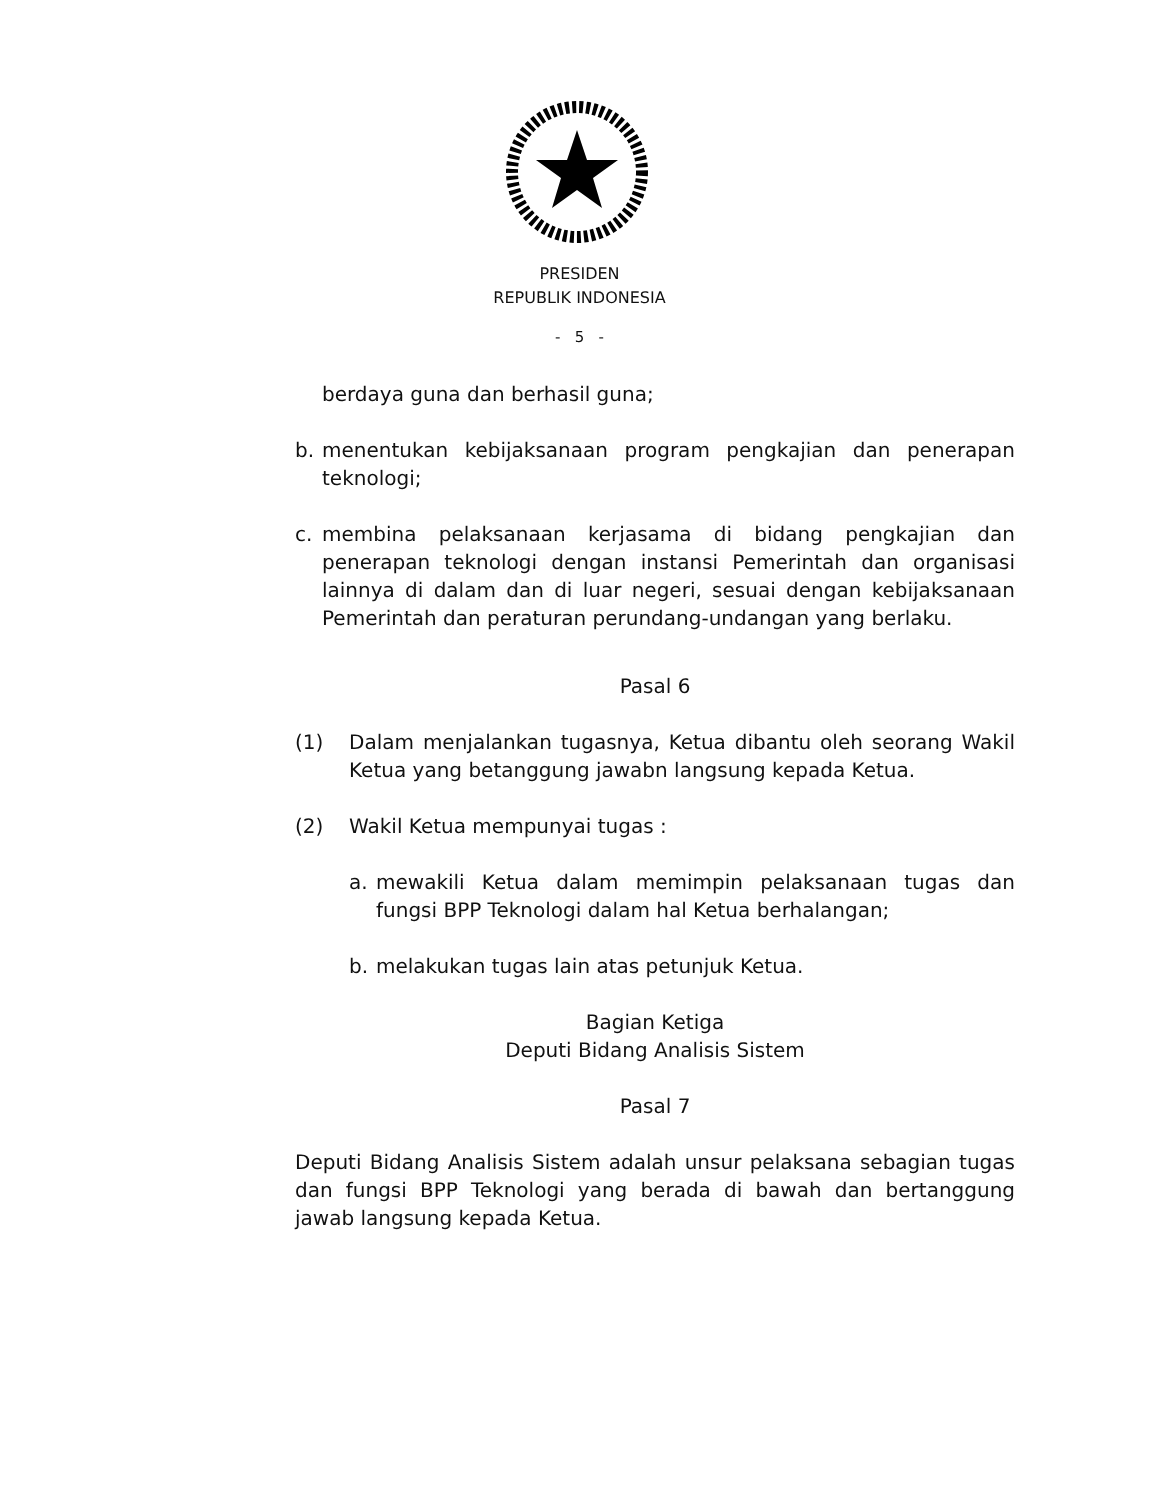PRESIDEN
REPUBLIK INDONESIA
- 5 -
berdaya guna dan berhasil guna;
b. menentukan kebijaksanaan program pengkajian dan penerapan teknologi;
c. membina pelaksanaan kerjasama di bidang pengkajian dan penerapan teknologi dengan instansi Pemerintah dan organisasi lainnya di dalam dan di luar negeri, sesuai dengan kebijaksanaan Pemerintah dan peraturan perundang-undangan yang berlaku.
Pasal 6
(1) Dalam menjalankan tugasnya, Ketua dibantu oleh seorang Wakil Ketua yang betanggung jawabn langsung kepada Ketua.
(2) Wakil Ketua mempunyai tugas :
a. mewakili Ketua dalam memimpin pelaksanaan tugas dan fungsi BPP Teknologi dalam hal Ketua berhalangan;
b. melakukan tugas lain atas petunjuk Ketua.
Bagian Ketiga
Deputi Bidang Analisis Sistem
Pasal 7
Deputi Bidang Analisis Sistem adalah unsur pelaksana sebagian tugas dan fungsi BPP Teknologi yang berada di bawah dan bertanggung jawab langsung kepada Ketua.